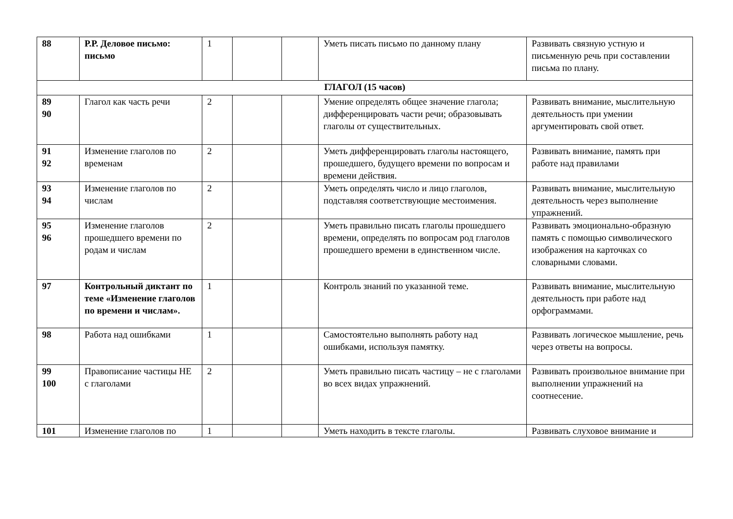| 88 | Р.Р. Деловое письмо: письмо | 1 | | | Уметь писать письмо по данному плану | Развивать связную устную и письменную речь при составлении письма по плану. |
| ГЛАГОЛ (15 часов) | | | | | | |
| 89 90 | Глагол как часть речи | 2 | | | Умение определять общее значение глагола; дифференцировать части речи; образовывать глаголы от существительных. | Развивать внимание, мыслительную деятельность при умении аргументировать свой ответ. |
| 91 92 | Изменение глаголов по временам | 2 | | | Уметь дифференцировать глаголы настоящего, прошедшего, будущего времени по вопросам и времени действия. | Развивать внимание, память при работе над правилами |
| 93 94 | Изменение глаголов по числам | 2 | | | Уметь определять число и лицо глаголов, подставляя соответствующие местоимения. | Развивать внимание, мыслительную деятельность через выполнение упражнений. |
| 95 96 | Изменение глаголов прошедшего времени по родам и числам | 2 | | | Уметь правильно писать глаголы прошедшего времени, определять по вопросам род глаголов прошедшего времени в единственном числе. | Развивать эмоционально-образную память с помощью символического изображения на карточках со словарными словами. |
| 97 | Контрольный диктант по теме «Изменение глаголов по времени и числам». | 1 | | | Контроль знаний по указанной теме. | Развивать внимание, мыслительную деятельность при работе над орфограммами. |
| 98 | Работа над ошибками | 1 | | | Самостоятельно выполнять работу над ошибками, используя памятку. | Развивать логическое мышление, речь через ответы на вопросы. |
| 99 100 | Правописание частицы НЕ с глаголами | 2 | | | Уметь правильно писать частицу – не с глаголами во всех видах упражнений. | Развивать произвольное внимание при выполнении упражнений на соотнесение. |
| 101 | Изменение глаголов по | 1 | | | Уметь находить в тексте глаголы. | Развивать слуховое внимание и |